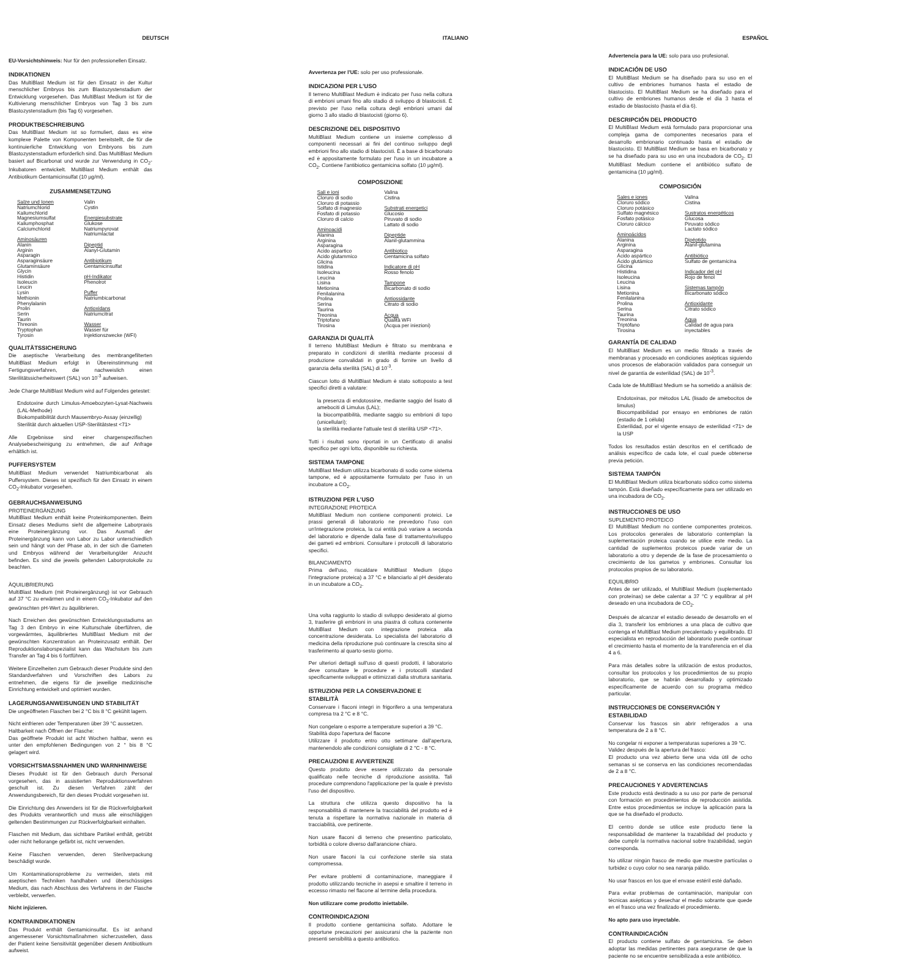DEUTSCH
EU-Vorsichtshinweis: Nur für den professionellen Einsatz.
INDIKATIONEN
Das MultiBlast Medium ist für den Einsatz in der Kultur menschlicher Embryos bis zum Blastozystenstadium der Entwicklung vorgesehen. Das MultiBlast Medium ist für die Kultivierung menschlicher Embryos von Tag 3 bis zum Blastozystenstadium (bis Tag 6) vorgesehen.
PRODUKTBESCHREIBUNG
Das MultiBlast Medium ist so formuliert, dass es eine komplexe Palette von Komponenten bereitstellt, die für die kontinuierliche Entwicklung von Embryons bis zum Blastozystenstadium erforderlich sind. Das MultiBlast Medium basiert auf Bicarbonat und wurde zur Verwendung in CO<sub>2</sub>-Inkubatoren entwickelt. MultiBlast Medium enthält das Antibiotikum Gentamicinsulfat (10 µg/ml).
ZUSAMMENSETZUNG
| Salze und Ionen Natriumchlorid Kaliumchlorid Magnesiumsulfat Kaliumphosphat Calciumchlorid Aminosäuren Alanin Arginin Asparagin Asparaginsäure Glutaminsäure Glycin Histidin Isoleucin Leucin Lysin Methionin Phenylalanin Prolin Serin Taurin Threonin Tryptophan Tyrosin | Valin Cystin Energiesubstrate Glukose Natriumpyrovat Natriumlactat Dipeptid Alanyl-Glutamin Antibiotikum Gentamicinsulfat pH-Indikator Phenolrot Puffer Natriumbicarbonat Antioxidans Natriumcitrat Wasser Wasser für Injektionszwecke (WFI) |
QUALITÄTSSICHERUNG
Die aseptische Verarbeitung des membrangefilterten MultiBlast Medium erfolgt in Übereinstimmung mit Fertigungsverfahren, die nachweislich einen Sterilitätssicherheitswert (SAL) von 10<sup>-3</sup> aufweisen.
Jede Charge MultiBlast Medium wird auf Folgendes getestet:
Endotoxine durch Limulus-Amoebozyten-Lysat-Nachweis (LAL-Methode)
Biokompatibilität durch Mausembryo-Assay (einzellig)
Sterilität durch aktuellen USP-Sterilitätstest <71>
Alle Ergebnisse sind einer chargenspezifischen Analysebescheinigung zu entnehmen, die auf Anfrage erhältlich ist.
PUFFERSYSTEM
MultiBlast Medium verwendet Natriumbicarbonat als Puffersystem. Dieses ist spezifisch für den Einsatz in einem CO<sub>2</sub>-Inkubator vorgesehen.
GEBRAUCHSANWEISUNG
PROTEINERGÄNZUNG
MultiBlast Medium enthält keine Proteinkomponenten. Beim Einsatz dieses Mediums sieht die allgemeine Laborpraxis eine Proteinergänzung vor. Das Ausmaß der Proteinergänzung kann von Labor zu Labor unterschiedlich sein und hängt von der Phase ab, in der sich die Gameten und Embryos während der Verarbeitung/der Anzucht befinden. Es sind die jeweils geltenden Laborprotokolle zu beachten.
ÄQUILIBRIERUNG
MultiBlast Medium (mit Proteinergänzung) ist vor Gebrauch auf 37 °C zu erwärmen und in einem CO<sub>2</sub>-Inkubator auf den gewünschten pH-Wert zu äquilibrieren.
Nach Erreichen des gewünschten Entwicklungsstadiums an Tag 3 den Embryo in eine Kulturschale überführen, die vorgewärmtes, äquilibriertes MultiBlast Medium mit der gewünschten Konzentration an Proteinzusatz enthält. Der Reproduktionslaborspezialist kann das Wachstum bis zum Transfer an Tag 4 bis 6 fortführen.
Weitere Einzelheiten zum Gebrauch dieser Produkte sind den Standardverfahren und Vorschriften des Labors zu entnehmen, die eigens für die jeweilige medizinische Einrichtung entwickelt und optimiert wurden.
LAGERUNGSANWEISUNGEN UND STABILITÄT
Die ungeöffneten Flaschen bei 2 °C bis 8 °C gekühlt lagern.
Nicht einfrieren oder Temperaturen über 39 °C aussetzen.
Haltbarkeit nach Öffnen der Flasche:
Das geöffnete Produkt ist acht Wochen haltbar, wenn es unter den empfohlenen Bedingungen von 2 ° bis 8 °C gelagert wird.
VORSICHTSMASSNAHMEN UND WARNHINWEISE
Dieses Produkt ist für den Gebrauch durch Personal vorgesehen, das in assistierten Reproduktionsverfahren geschult ist. Zu diesen Verfahren zählt der Anwendungsbereich, für den dieses Produkt vorgesehen ist.
Die Einrichtung des Anwenders ist für die Rückverfolgbarkeit des Produkts verantwortlich und muss alle einschlägigen geltenden Bestimmungen zur Rückverfolgbarkeit einhalten.
Flaschen mit Medium, das sichtbare Partikel enthält, getrübt oder nicht hellorange gefärbt ist, nicht verwenden.
Keine Flaschen verwenden, deren Sterilverpackung beschädigt wurde.
Um Kontaminationsprobleme zu vermeiden, stets mit aseptischen Techniken handhaben und überschüssiges Medium, das nach Abschluss des Verfahrens in der Flasche verbleibt, verwerfen.
Nicht injizieren.
KONTRAINDIKATIONEN
Das Produkt enthält Gentamicinsulfat. Es ist anhand angemessener Vorsichtsmaßnahmen sicherzustellen, dass der Patient keine Sensitivität gegenüber diesem Antibiotikum aufweist.
ITALIANO
Avvertenza per l'UE: solo per uso professionale.
INDICAZIONI PER L'USO
Il terreno MultiBlast Medium è indicato per l'uso nella coltura di embrioni umani fino allo stadio di sviluppo di blastocisti. È previsto per l'uso nella coltura degli embrioni umani dal giorno 3 allo stadio di blastocisti (giorno 6).
DESCRIZIONE DEL DISPOSITIVO
MultiBlast Medium contiene un insieme complesso di componenti necessari ai fini del continuo sviluppo degli embrioni fino allo stadio di blastocisti. È a base di bicarbonato ed è appositamente formulato per l'uso in un incubatore a CO<sub>2</sub>. Contiene l'antibiotico gentamicina solfato (10 µg/ml).
COMPOSIZIONE
| Sali e ioni Cloruro di sodio Cloruro di potassio Solfato di magnesio Fosfato di potassio Cloruro di calcio Aminoacidi Alanina Arginina Asparagina Acido aspartico Acido glutammico Glicina Istidina Isoleucina Leucina Lisina Metionina Fenilalanina Prolina Serina Taurina Treonina Triptofano Tirosina | Valina Cistina Substrati energetici Glucosio Piruvato di sodio Lattato di sodio Dipeptide Alanil-glutammina Antibiotico Gentamicina solfato Indicatore di pH Rosso fenolo Tampone Bicarbonato di sodio Antiossidante Citrato di sodio Acqua Qualità WFI (Acqua per iniezioni) |
GARANZIA DI QUALITÀ
Il terreno MultiBlast Medium è filtrato su membrana e preparato in condizioni di sterilità mediante processi di produzione convalidati in grado di fornire un livello di garanzia della sterilità (SAL) di 10<sup>-3</sup>.
Ciascun lotto di MultiBlast Medium è stato sottoposto a test specifici diretti a valutare:
la presenza di endotossine, mediante saggio del lisato di amebociti di Limulus (LAL);
la biocompatibilità, mediante saggio su embrioni di topo (unicellulari);
la sterilità mediante l'attuale test di sterilità USP <71>.
Tutti i risultati sono riportati in un Certificato di analisi specifico per ogni lotto, disponibile su richiesta.
SISTEMA TAMPONE
MultiBlast Medium utilizza bicarbonato di sodio come sistema tampone, ed è appositamente formulato per l'uso in un incubatore a CO<sub>2</sub>.
ISTRUZIONI PER L'USO
INTEGRAZIONE PROTEICA
MultiBlast Medium non contiene componenti proteici. Le prassi generali di laboratorio ne prevedono l'uso con un'integrazione proteica, la cui entità può variare a seconda del laboratorio e dipende dalla fase di trattamento/sviluppo dei gameti ed embrioni. Consultare i protocolli di laboratorio specifici.
BILANCIAMENTO
Prima dell'uso, riscaldare MultiBlast Medium (dopo l'integrazione proteica) a 37 °C e bilanciarlo al pH desiderato in un incubatore a CO<sub>2</sub>.
Una volta raggiunto lo stadio di sviluppo desiderato al giorno 3, trasferire gli embrioni in una piastra di coltura contenente MultiBlast Medium con integrazione proteica alla concentrazione desiderata. Lo specialista del laboratorio di medicina della riproduzione può continuare la crescita sino al trasferimento al quarto-sesto giorno.
Per ulteriori dettagli sull'uso di questi prodotti, il laboratorio deve consultare le procedure e i protocolli standard specificamente sviluppati e ottimizzati dalla struttura sanitaria.
ISTRUZIONI PER LA CONSERVAZIONE E STABILITÀ
Conservare i flaconi integri in frigorifero a una temperatura compresa tra 2 °C e 8 °C.
Non congelare o esporre a temperature superiori a 39 °C.
Stabilità dopo l'apertura del flacone
Utilizzare il prodotto entro otto settimane dall'apertura, mantenendolo alle condizioni consigliate di 2 °C - 8 °C.
PRECAUZIONI E AVVERTENZE
Questo prodotto deve essere utilizzato da personale qualificato nelle tecniche di riproduzione assistita. Tali procedure comprendono l'applicazione per la quale è previsto l'uso del dispositivo.
La struttura che utilizza questo dispositivo ha la responsabilità di mantenere la tracciabilità del prodotto ed è tenuta a rispettare la normativa nazionale in materia di tracciabilità, ove pertinente.
Non usare flaconi di terreno che presentino particolato, torbidità o colore diverso dall'arancione chiaro.
Non usare flaconi la cui confezione sterile sia stata compromessa.
Per evitare problemi di contaminazione, maneggiare il prodotto utilizzando tecniche in asepsi e smaltire il terreno in eccesso rimasto nel flacone al termine della procedura.
Non utilizzare come prodotto iniettabile.
CONTROINDICAZIONI
Il prodotto contiene gentamicina solfato. Adottare le opportune precauzioni per assicurarsi che la paziente non presenti sensibilità a questo antibiotico.
ESPAÑOL
Advertencia para la UE: solo para uso profesional.
INDICACIÓN DE USO
El MultiBlast Medium se ha diseñado para su uso en el cultivo de embriones humanos hasta el estadio de blastocisto. El MultiBlast Medium se ha diseñado para el cultivo de embriones humanos desde el día 3 hasta el estadio de blastocisto (hasta el día 6).
DESCRIPCIÓN DEL PRODUCTO
El MultiBlast Medium está formulado para proporcionar una compleja gama de componentes necesarios para el desarrollo embrionario continuado hasta el estadio de blastocisto. El MultiBlast Medium se basa en bicarbonato y se ha diseñado para su uso en una incubadora de CO<sub>2</sub>. El MultiBlast Medium contiene el antibiótico sulfato de gentamicina (10 µg/ml).
COMPOSICIÓN
| Sales e iones Cloruro sódico Cloruro potásico Sulfato magnésico Fosfato potásico Cloruro cálcico Aminoácidos Alanina Arginina Asparagina Ácido aspártico Ácido glutámico Glicina Histidina Isoleucina Leucina Lisina Metionina Fenilalanina Prolina Serina Taurina Treonina Triptófano Tirosina | Valina Cistina Sustratos energéticos Glucosa Piruvato sódico Lactato sódico Dipéptido Alanil-glutamina Antibiótico Sulfato de gentamicina Indicador del pH Rojo de fenol Sistemas tampón Bicarbonato sódico Antioxidante Citrato sódico Agua Calidad de agua para inyectables |
GARANTÍA DE CALIDAD
El MultiBlast Medium es un medio filtrado a través de membranas y procesado en condiciones asépticas siguiendo unos procesos de elaboración validados para conseguir un nivel de garantía de esterilidad (SAL) de 10<sup>-3</sup>.
Cada lote de MultiBlast Medium se ha sometido a análisis de:
Endotoxinas, por métodos LAL (lisado de amebocitos de limulus)
Biocompatibilidad por ensayo en embriones de ratón (estadio de 1 célula)
Esterilidad, por el vigente ensayo de esterilidad <71> de la USP
Todos los resultados están descritos en el certificado de análisis específico de cada lote, el cual puede obtenerse previa petición.
SISTEMA TAMPÓN
El MultiBlast Medium utiliza bicarbonato sódico como sistema tampón. Está diseñado específicamente para ser utilizado en una incubadora de CO<sub>2</sub>.
INSTRUCCIONES DE USO
SUPLEMENTO PROTEICO
El MultiBlast Medium no contiene componentes proteicos. Los protocolos generales de laboratorio contemplan la suplementación proteica cuando se utilice este medio. La cantidad de suplementos proteicos puede variar de un laboratorio a otro y depende de la fase de procesamiento o crecimiento de los gametos y embriones. Consultar los protocolos propios de su laboratorio.
EQUILIBRIO
Antes de ser utilizado, el MultiBlast Medium (suplementado con proteínas) se debe calentar a 37 °C y equilibrar al pH deseado en una incubadora de CO<sub>2</sub>.
Después de alcanzar el estadio deseado de desarrollo en el día 3, transferir los embriones a una placa de cultivo que contenga el MultiBlast Medium precalentado y equilibrado. El especialista en reproducción del laboratorio puede continuar el crecimiento hasta el momento de la transferencia en el día 4 a 6.
Para más detalles sobre la utilización de estos productos, consultar los protocolos y los procedimientos de su propio laboratorio, que se habrán desarrollado y optimizado específicamente de acuerdo con su programa médico particular.
INSTRUCCIONES DE CONSERVACIÓN Y ESTABILIDAD
Conservar los frascos sin abrir refrigerados a una temperatura de 2 a 8 °C.
No congelar ni exponer a temperaturas superiores a 39 °C.
Validez después de la apertura del frasco:
El producto una vez abierto tiene una vida útil de ocho semanas si se conserva en las condiciones recomendadas de 2 a 8 °C.
PRECAUCIONES Y ADVERTENCIAS
Este producto está destinado a su uso por parte de personal con formación en procedimientos de reproducción asistida. Entre estos procedimientos se incluye la aplicación para la que se ha diseñado el producto.
El centro donde se utilice este producto tiene la responsabilidad de mantener la trazabilidad del producto y debe cumplir la normativa nacional sobre trazabilidad, según corresponda.
No utilizar ningún frasco de medio que muestre partículas o turbidez o cuyo color no sea naranja pálido.
No usar frascos en los que el envase estéril esté dañado.
Para evitar problemas de contaminación, manipular con técnicas asépticas y desechar el medio sobrante que quede en el frasco una vez finalizado el procedimiento.
No apto para uso inyectable.
CONTRAINDICACIÓN
El producto contiene sulfato de gentamicina. Se deben adoptar las medidas pertinentes para asegurarse de que la paciente no se encuentre sensibilizada a este antibiótico.